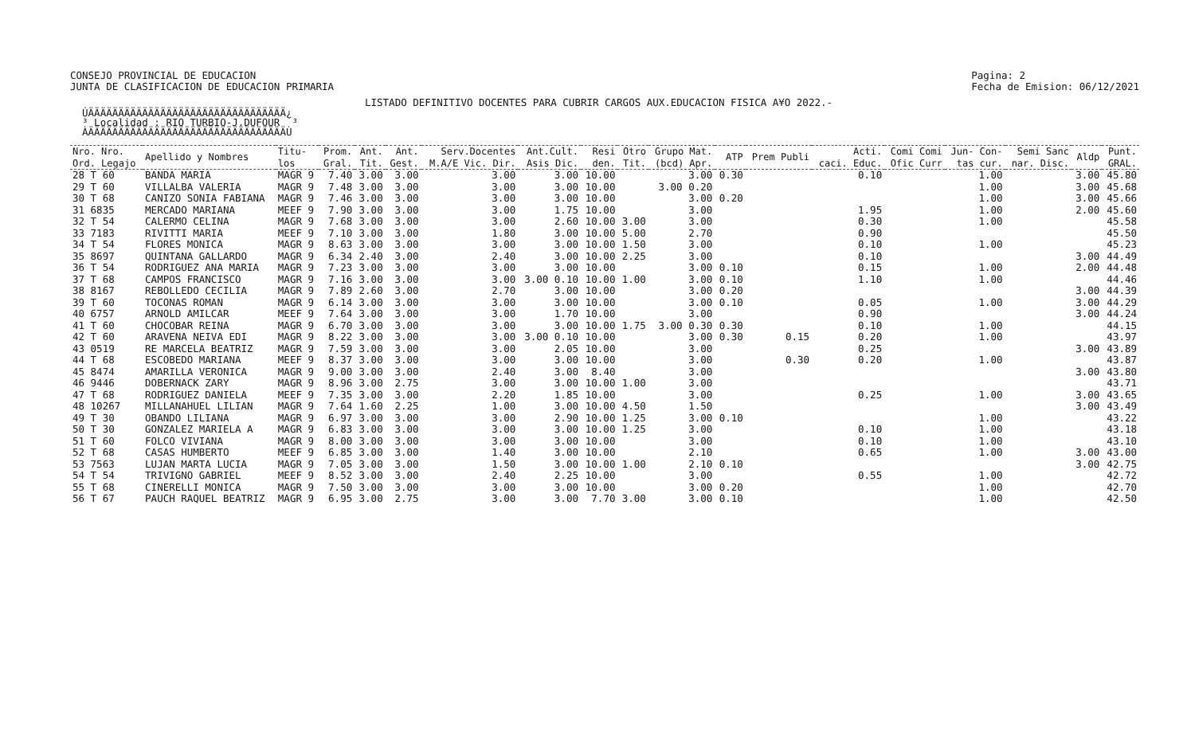CONSEJO PROVINCIAL DE EDUCACION
JUNTA DE CLASIFICACION DE EDUCACION PRIMARIA
Pagina: 2
Fecha de Emision: 06/12/2021
LISTADO DEFINITIVO DOCENTES PARA CUBRIR CARGOS AUX.EDUCACION FISICA A¥O 2022.-
  ÚÄÄÄÄÄÄÄÄÄÄÄÄÄÄÄÄÄÄÄÄÄÄÄÄÄÄÄÄÄÄÄÄÄ¿
  ³ Localidad : RIO TURBIO-J.DUFOUR  ³
  ÀÄÄÄÄÄÄÄÄÄÄÄÄÄÄÄÄÄÄÄÄÄÄÄÄÄÄÄÄÄÄÄÄÄÙ
| Nro. Nro. Ord. Legajo | Apellido y Nombres | Titu- los | Prom. Gral. | Ant. Tit. | Ant. Gest. | Serv.Docentes M.A/E Vic. Dir. | Ant.Cult. Asis Dic. | Resi den. | Otro Tit. | Grupo Mat. (bcd) Apr. | ATP | Prem Publi | Acti. caci. Educ. | Comi Comi Ofic Curr | Jun- Con- tas cur. | Semi Sanc nar. Disc. | Aldp | Punt. GRAL. |
| --- | --- | --- | --- | --- | --- | --- | --- | --- | --- | --- | --- | --- | --- | --- | --- | --- | --- | --- |
| 28 T 60 | BANDA MARIA | MAGR 9 | 7.40 | 3.00 | 3.00 | 3.00 | 3.00 | 10.00 | | 3.00 | 0.30 | | 0.10 | | 1.00 | | 3.00 | 45.80 |
| 29 T 60 | VILLALBA VALERIA | MAGR 9 | 7.48 | 3.00 | 3.00 | 3.00 | 3.00 | 10.00 | | 3.00 0.20 | | | | | 1.00 | | 3.00 | 45.68 |
| 30 T 68 | CANIZO SONIA FABIANA | MAGR 9 | 7.46 | 3.00 | 3.00 | 3.00 | 3.00 | 10.00 | | 3.00 | 0.20 | | | | 1.00 | | 3.00 | 45.66 |
| 31 6835 | MERCADO MARIANA | MEEF 9 | 7.90 | 3.00 | 3.00 | 3.00 | 1.75 | 10.00 | | 3.00 | | | 1.95 | | 1.00 | | 2.00 | 45.60 |
| 32 T 54 | CALERMO CELINA | MAGR 9 | 7.68 | 3.00 | 3.00 | 3.00 | 2.60 | 10.00 | 3.00 | 3.00 | | | 0.30 | | 1.00 | | | 45.58 |
| 33 7183 | RIVITTI MARIA | MEEF 9 | 7.10 | 3.00 | 3.00 | 1.80 | 3.00 | 10.00 | 5.00 | 2.70 | | | 0.90 | | | | | 45.50 |
| 34 T 54 | FLORES MONICA | MAGR 9 | 8.63 | 3.00 | 3.00 | 3.00 | 3.00 | 10.00 | 1.50 | 3.00 | | | 0.10 | | 1.00 | | | 45.23 |
| 35 8697 | QUINTANA GALLARDO | MAGR 9 | 6.34 | 2.40 | 3.00 | 2.40 | 3.00 | 10.00 | 2.25 | 3.00 | | | 0.10 | | | | 3.00 | 44.49 |
| 36 T 54 | RODRIGUEZ ANA MARIA | MAGR 9 | 7.23 | 3.00 | 3.00 | 3.00 | 3.00 | 10.00 | | 3.00 | 0.10 | | 0.15 | | 1.00 | | 2.00 | 44.48 |
| 37 T 68 | CAMPOS FRANCISCO | MAGR 9 | 7.16 | 3.00 | 3.00 | 3.00 | 3.00 0.10 | 10.00 | 1.00 | 3.00 | 0.10 | | 1.10 | | 1.00 | | | 44.46 |
| 38 8167 | REBOLLEDO CECILIA | MAGR 9 | 7.89 | 2.60 | 3.00 | 2.70 | 3.00 | 10.00 | | 3.00 | 0.20 | | | | | | 3.00 | 44.39 |
| 39 T 60 | TOCONAS ROMAN | MAGR 9 | 6.14 | 3.00 | 3.00 | 3.00 | 3.00 | 10.00 | | 3.00 | 0.10 | | 0.05 | | 1.00 | | 3.00 | 44.29 |
| 40 6757 | ARNOLD AMILCAR | MEEF 9 | 7.64 | 3.00 | 3.00 | 3.00 | 1.70 | 10.00 | | 3.00 | | | 0.90 | | | | 3.00 | 44.24 |
| 41 T 60 | CHOCOBAR REINA | MAGR 9 | 6.70 | 3.00 | 3.00 | 3.00 | 3.00 | 10.00 | 1.75 | 3.00 0.30 | 0.30 | | 0.10 | | 1.00 | | | 44.15 |
| 42 T 60 | ARAVENA NEIVA EDI | MAGR 9 | 8.22 | 3.00 | 3.00 | 3.00 | 3.00 0.10 | 10.00 | | 3.00 | 0.30 | 0.15 | 0.20 | | 1.00 | | | 43.97 |
| 43 0519 | RE MARCELA BEATRIZ | MAGR 9 | 7.59 | 3.00 | 3.00 | 3.00 | 2.05 | 10.00 | | 3.00 | | | 0.25 | | | | 3.00 | 43.89 |
| 44 T 68 | ESCOBEDO MARIANA | MEEF 9 | 8.37 | 3.00 | 3.00 | 3.00 | 3.00 | 10.00 | | 3.00 | | 0.30 | 0.20 | | 1.00 | | | 43.87 |
| 45 8474 | AMARILLA VERONICA | MAGR 9 | 9.00 | 3.00 | 3.00 | 2.40 | 3.00 | 8.40 | | 3.00 | | | | | | | 3.00 | 43.80 |
| 46 9446 | DOBERNACK ZARY | MAGR 9 | 8.96 | 3.00 | 2.75 | 3.00 | 3.00 | 10.00 | 1.00 | 3.00 | | | | | | | | 43.71 |
| 47 T 68 | RODRIGUEZ DANIELA | MEEF 9 | 7.35 | 3.00 | 3.00 | 2.20 | 1.85 | 10.00 | | 3.00 | | | 0.25 | | 1.00 | | 3.00 | 43.65 |
| 48 10267 | MILLANAHUEL LILIAN | MAGR 9 | 7.64 | 1.60 | 2.25 | 1.00 | 3.00 | 10.00 | 4.50 | 1.50 | | | | | | | 3.00 | 43.49 |
| 49 T 30 | OBANDO LILIANA | MAGR 9 | 6.97 | 3.00 | 3.00 | 3.00 | 2.90 | 10.00 | 1.25 | 3.00 | 0.10 | | | | 1.00 | | | 43.22 |
| 50 T 30 | GONZALEZ MARIELA A | MAGR 9 | 6.83 | 3.00 | 3.00 | 3.00 | 3.00 | 10.00 | 1.25 | 3.00 | | | 0.10 | | 1.00 | | | 43.18 |
| 51 T 60 | FOLCO VIVIANA | MAGR 9 | 8.00 | 3.00 | 3.00 | 3.00 | 3.00 | 10.00 | | 3.00 | | | 0.10 | | 1.00 | | | 43.10 |
| 52 T 68 | CASAS HUMBERTO | MEEF 9 | 6.85 | 3.00 | 3.00 | 1.40 | 3.00 | 10.00 | | 2.10 | | | 0.65 | | 1.00 | | 3.00 | 43.00 |
| 53 7563 | LUJAN MARTA LUCIA | MAGR 9 | 7.05 | 3.00 | 3.00 | 1.50 | 3.00 | 10.00 | 1.00 | 2.10 | 0.10 | | | | | | 3.00 | 42.75 |
| 54 T 54 | TRIVIGNO GABRIEL | MEEF 9 | 8.52 | 3.00 | 3.00 | 2.40 | 2.25 | 10.00 | | 3.00 | | | 0.55 | | 1.00 | | | 42.72 |
| 55 T 68 | CINERELLI MONICA | MAGR 9 | 7.50 | 3.00 | 3.00 | 3.00 | 3.00 | 10.00 | | 3.00 | 0.20 | | | | 1.00 | | | 42.70 |
| 56 T 67 | PAUCH RAQUEL BEATRIZ | MAGR 9 | 6.95 | 3.00 | 2.75 | 3.00 | 3.00 | 7.70 | 3.00 | 3.00 | 0.10 | | | | 1.00 | | | 42.50 |